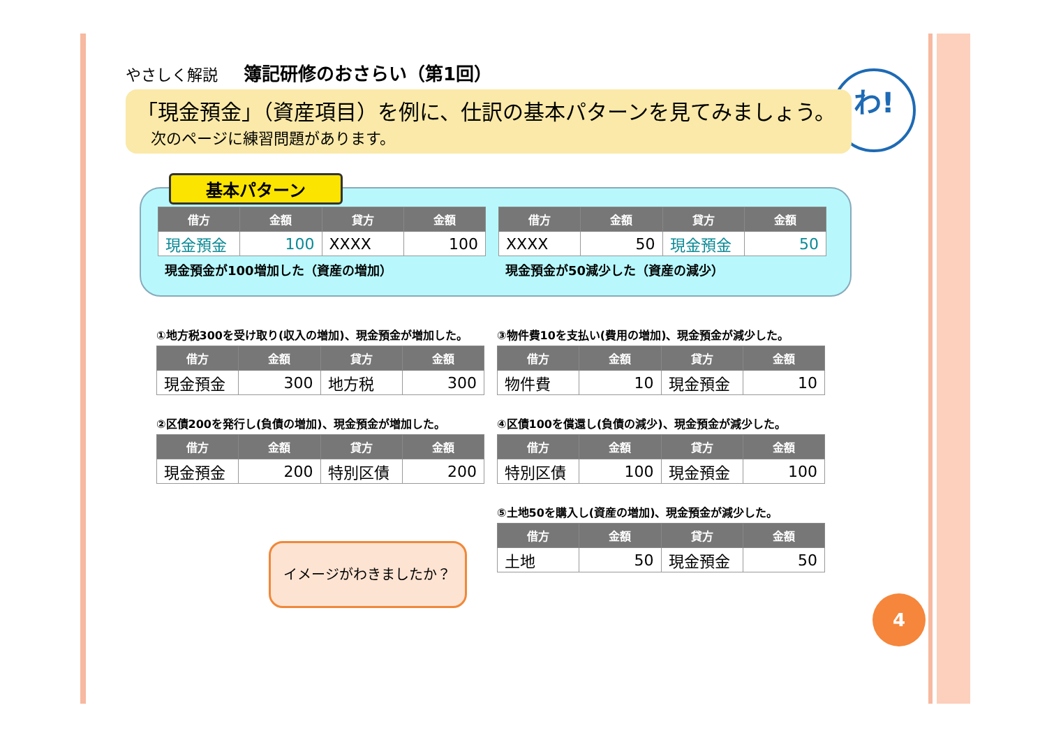わ!
やさしく解説 簿記研修のおさらい（第1回）
「現金預金」（資産項目）を例に、仕訳の基本パターンを見てみましょう。
次のページに練習問題があります。
基本パターン
| 借方 | 金額 | 貸方 | 金額 |
| --- | --- | --- | --- |
| 現金預金 | 100 | XXXX | 100 |
現金預金が100増加した（資産の増加）
| 借方 | 金額 | 貸方 | 金額 |
| --- | --- | --- | --- |
| XXXX | 50 | 現金預金 | 50 |
現金預金が50減少した（資産の減少）
①地方税300を受け取り(収入の増加)、現金預金が増加した。
| 借方 | 金額 | 貸方 | 金額 |
| --- | --- | --- | --- |
| 現金預金 | 300 | 地方税 | 300 |
②区債200を発行し(負債の増加)、現金預金が増加した。
| 借方 | 金額 | 貸方 | 金額 |
| --- | --- | --- | --- |
| 現金預金 | 200 | 特別区債 | 200 |
③物件費10を支払い(費用の増加)、現金預金が減少した。
| 借方 | 金額 | 貸方 | 金額 |
| --- | --- | --- | --- |
| 物件費 | 10 | 現金預金 | 10 |
④区債100を償還し(負債の減少)、現金預金が減少した。
| 借方 | 金額 | 貸方 | 金額 |
| --- | --- | --- | --- |
| 特別区債 | 100 | 現金預金 | 100 |
⑤土地50を購入し(資産の増加)、現金預金が減少した。
| 借方 | 金額 | 貸方 | 金額 |
| --- | --- | --- | --- |
| 土地 | 50 | 現金預金 | 50 |
イメージがわきましたか？
4